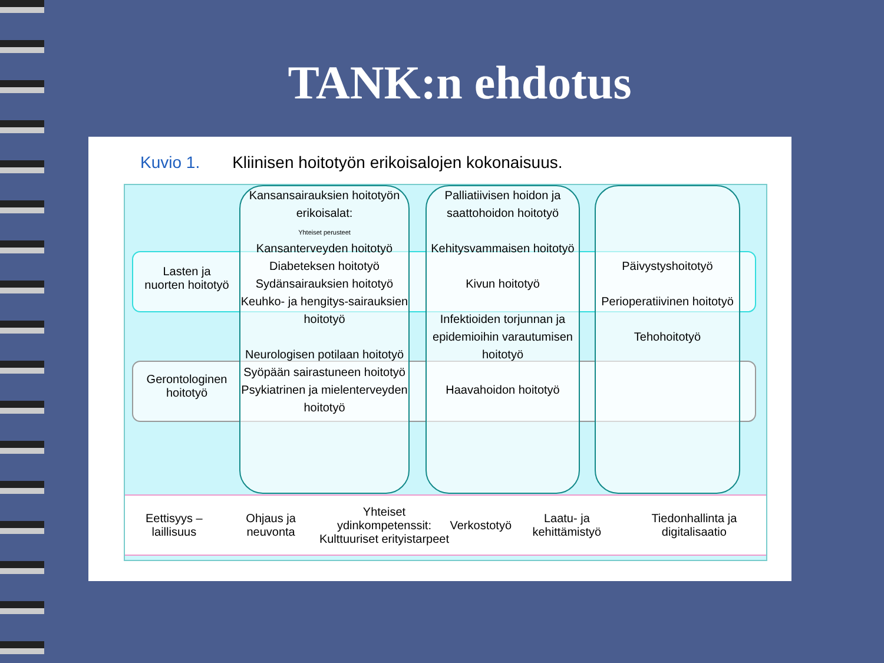TANK:n ehdotus
Kuvio 1. Kliinisen hoitotyön erikoisalojen kokonaisuus.
Lasten ja nuorten hoitotyö
Gerontologinen hoitotyö
Kansansairauksien hoitotyön erikoisalat:
Yhteiset perusteet
Kansanterveyden hoitotyö
Diabeteksen hoitotyö
Sydänsairauksien hoitotyö
Keuhko- ja hengitys-sairauksien hoitotyö
Neurologisen potilaan hoitotyö
Syöpään sairastuneen hoitotyö
Psykiatrinen ja mielenterveyden hoitotyö
Palliatiivisen hoidon ja saattohoidon hoitotyö
Kehitysvammaisen hoitotyö
Kivun hoitotyö
Infektioiden torjunnan ja epidemioihin varautumisen hoitotyö
Haavahoidon hoitotyö
Päivystyshoitotyö
Perioperatiivinen hoitotyö
Tehohoitotyö
Eettisyys – laillisuus Ohjaus ja neuvonta
Yhteiset ydinkompetenssit:
Kulttuuriset erityistarpeet
Verkostotyö Laatu- ja kehittämistyö
Tiedonhallinta ja digitalisaatio